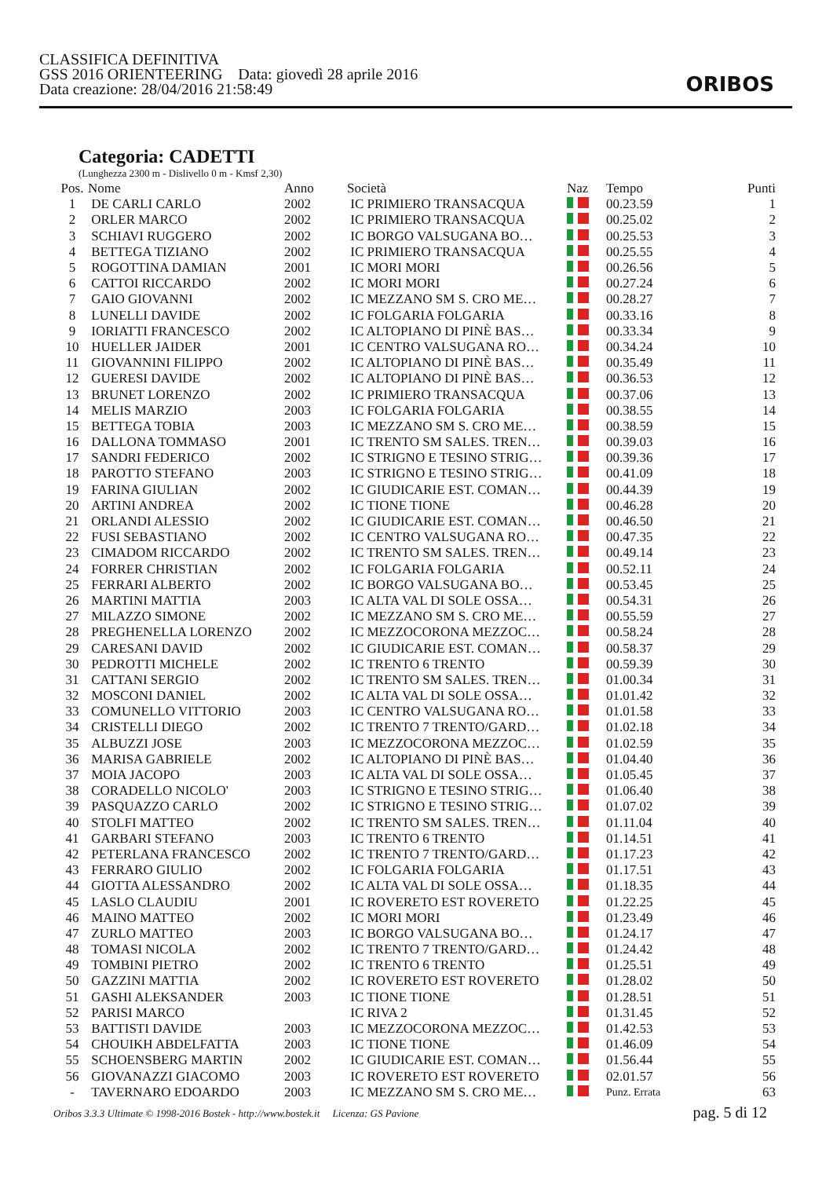CLASSIFICA DEFINITIVA
GSS 2016 ORIENTEERING Data: giovedì 28 aprile 2016
Data creazione: 28/04/2016 21:58:49
ORIBOS
Categoria: CADETTI
(Lunghezza 2300 m - Dislivello 0 m - Kmsf 2,30)
| Pos. | Nome | Anno | Società | Naz | Tempo | Punti |
| --- | --- | --- | --- | --- | --- | --- |
| 1 | DE CARLI CARLO | 2002 | IC PRIMIERO TRANSACQUA | | 00.23.59 | 1 |
| 2 | ORLER MARCO | 2002 | IC PRIMIERO TRANSACQUA | | 00.25.02 | 2 |
| 3 | SCHIAVI RUGGERO | 2002 | IC BORGO VALSUGANA BO… | | 00.25.53 | 3 |
| 4 | BETTEGA TIZIANO | 2002 | IC PRIMIERO TRANSACQUA | | 00.25.55 | 4 |
| 5 | ROGOTTINA DAMIAN | 2001 | IC MORI MORI | | 00.26.56 | 5 |
| 6 | CATTOI RICCARDO | 2002 | IC MORI MORI | | 00.27.24 | 6 |
| 7 | GAIO GIOVANNI | 2002 | IC MEZZANO SM S. CRO ME… | | 00.28.27 | 7 |
| 8 | LUNELLI DAVIDE | 2002 | IC FOLGARIA FOLGARIA | | 00.33.16 | 8 |
| 9 | IORIATTI FRANCESCO | 2002 | IC ALTOPIANO DI PINÈ BAS… | | 00.33.34 | 9 |
| 10 | HUELLER JAIDER | 2001 | IC CENTRO VALSUGANA RO… | | 00.34.24 | 10 |
| 11 | GIOVANNINI FILIPPO | 2002 | IC ALTOPIANO DI PINÈ BAS… | | 00.35.49 | 11 |
| 12 | GUERESI DAVIDE | 2002 | IC ALTOPIANO DI PINÈ BAS… | | 00.36.53 | 12 |
| 13 | BRUNET LORENZO | 2002 | IC PRIMIERO TRANSACQUA | | 00.37.06 | 13 |
| 14 | MELIS MARZIO | 2003 | IC FOLGARIA FOLGARIA | | 00.38.55 | 14 |
| 15 | BETTEGA TOBIA | 2003 | IC MEZZANO SM S. CRO ME… | | 00.38.59 | 15 |
| 16 | DALLONA TOMMASO | 2001 | IC TRENTO SM SALES. TREN… | | 00.39.03 | 16 |
| 17 | SANDRI FEDERICO | 2002 | IC STRIGNO E TESINO STRIG… | | 00.39.36 | 17 |
| 18 | PAROTTO STEFANO | 2003 | IC STRIGNO E TESINO STRIG… | | 00.41.09 | 18 |
| 19 | FARINA GIULIAN | 2002 | IC GIUDICARIE EST. COMAN… | | 00.44.39 | 19 |
| 20 | ARTINI ANDREA | 2002 | IC TIONE TIONE | | 00.46.28 | 20 |
| 21 | ORLANDI ALESSIO | 2002 | IC GIUDICARIE EST. COMAN… | | 00.46.50 | 21 |
| 22 | FUSI SEBASTIANO | 2002 | IC CENTRO VALSUGANA RO… | | 00.47.35 | 22 |
| 23 | CIMADOM RICCARDO | 2002 | IC TRENTO SM SALES. TREN… | | 00.49.14 | 23 |
| 24 | FORRER CHRISTIAN | 2002 | IC FOLGARIA FOLGARIA | | 00.52.11 | 24 |
| 25 | FERRARI ALBERTO | 2002 | IC BORGO VALSUGANA BO… | | 00.53.45 | 25 |
| 26 | MARTINI MATTIA | 2003 | IC ALTA VAL DI SOLE OSSA… | | 00.54.31 | 26 |
| 27 | MILAZZO SIMONE | 2002 | IC MEZZANO SM S. CRO ME… | | 00.55.59 | 27 |
| 28 | PREGHENELLA LORENZO | 2002 | IC MEZZOCORONA MEZZOC… | | 00.58.24 | 28 |
| 29 | CARESANI DAVID | 2002 | IC GIUDICARIE EST. COMAN… | | 00.58.37 | 29 |
| 30 | PEDROTTI MICHELE | 2002 | IC TRENTO 6 TRENTO | | 00.59.39 | 30 |
| 31 | CATTANI SERGIO | 2002 | IC TRENTO SM SALES. TREN… | | 01.00.34 | 31 |
| 32 | MOSCONI DANIEL | 2002 | IC ALTA VAL DI SOLE OSSA… | | 01.01.42 | 32 |
| 33 | COMUNELLO VITTORIO | 2003 | IC CENTRO VALSUGANA RO… | | 01.01.58 | 33 |
| 34 | CRISTELLI DIEGO | 2002 | IC TRENTO 7 TRENTO/GARD… | | 01.02.18 | 34 |
| 35 | ALBUZZI JOSE | 2003 | IC MEZZOCORONA MEZZOC… | | 01.02.59 | 35 |
| 36 | MARISA GABRIELE | 2002 | IC ALTOPIANO DI PINÈ BAS… | | 01.04.40 | 36 |
| 37 | MOIA JACOPO | 2003 | IC ALTA VAL DI SOLE OSSA… | | 01.05.45 | 37 |
| 38 | CORADELLO NICOLO' | 2003 | IC STRIGNO E TESINO STRIG… | | 01.06.40 | 38 |
| 39 | PASQUAZZO CARLO | 2002 | IC STRIGNO E TESINO STRIG… | | 01.07.02 | 39 |
| 40 | STOLFI MATTEO | 2002 | IC TRENTO SM SALES. TREN… | | 01.11.04 | 40 |
| 41 | GARBARI STEFANO | 2003 | IC TRENTO 6 TRENTO | | 01.14.51 | 41 |
| 42 | PETERLANA FRANCESCO | 2002 | IC TRENTO 7 TRENTO/GARD… | | 01.17.23 | 42 |
| 43 | FERRARO GIULIO | 2002 | IC FOLGARIA FOLGARIA | | 01.17.51 | 43 |
| 44 | GIOTTA ALESSANDRO | 2002 | IC ALTA VAL DI SOLE OSSA… | | 01.18.35 | 44 |
| 45 | LASLO CLAUDIU | 2001 | IC ROVERETO EST ROVERETO | | 01.22.25 | 45 |
| 46 | MAINO MATTEO | 2002 | IC MORI MORI | | 01.23.49 | 46 |
| 47 | ZURLO MATTEO | 2003 | IC BORGO VALSUGANA BO… | | 01.24.17 | 47 |
| 48 | TOMASI NICOLA | 2002 | IC TRENTO 7 TRENTO/GARD… | | 01.24.42 | 48 |
| 49 | TOMBINI PIETRO | 2002 | IC TRENTO 6 TRENTO | | 01.25.51 | 49 |
| 50 | GAZZINI MATTIA | 2002 | IC ROVERETO EST ROVERETO | | 01.28.02 | 50 |
| 51 | GASHI ALEKSANDER | 2003 | IC TIONE TIONE | | 01.28.51 | 51 |
| 52 | PARISI MARCO | | IC RIVA 2 | | 01.31.45 | 52 |
| 53 | BATTISTI DAVIDE | 2003 | IC MEZZOCORONA MEZZOC… | | 01.42.53 | 53 |
| 54 | CHOUIKH ABDELFATTA | 2003 | IC TIONE TIONE | | 01.46.09 | 54 |
| 55 | SCHOENSBERG MARTIN | 2002 | IC GIUDICARIE EST. COMAN… | | 01.56.44 | 55 |
| 56 | GIOVANAZZI GIACOMO | 2003 | IC ROVERETO EST ROVERETO | | 02.01.57 | 56 |
| - | TAVERNARO EDOARDO | 2003 | IC MEZZANO SM S. CRO ME… | | Punz. Errata | 63 |
Oribos 3.3.3 Ultimate © 1998-2016 Bostek - http://www.bostek.it Licenza: GS Pavione
pag. 5 di 12